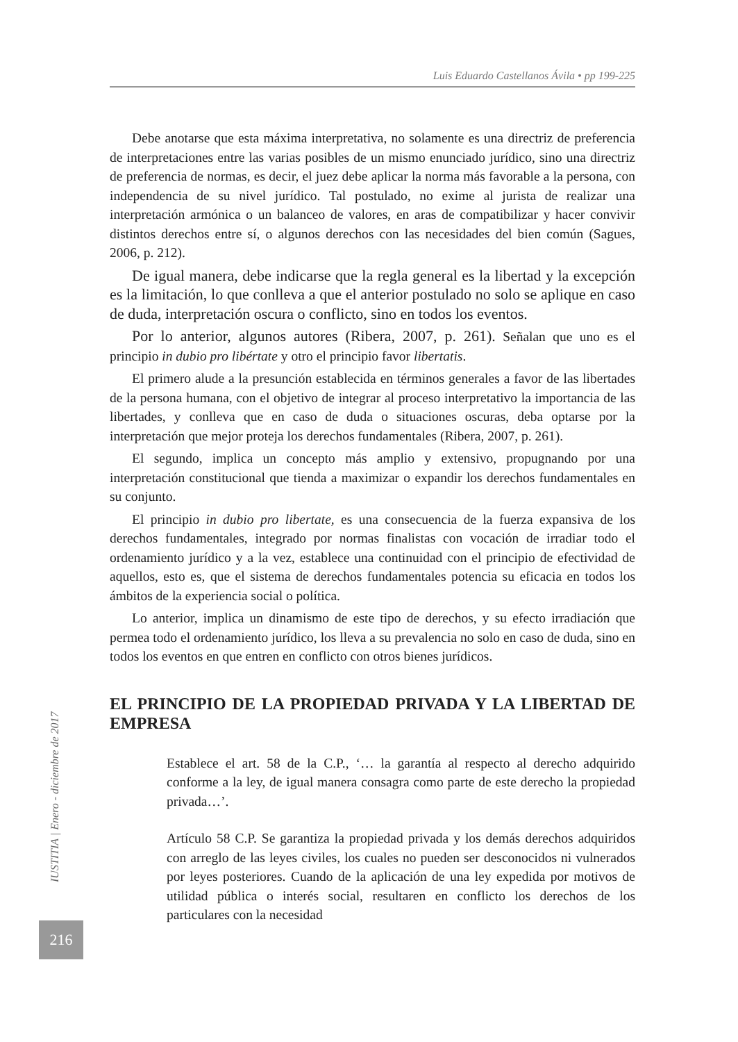Luis Eduardo Castellanos Ávila • pp 199-225
IUSTITIA | Enero - diciembre de 2017
216
Debe anotarse que esta máxima interpretativa, no solamente es una directriz de preferencia de interpretaciones entre las varias posibles de un mismo enunciado jurídico, sino una directriz de preferencia de normas, es decir, el juez debe aplicar la norma más favorable a la persona, con independencia de su nivel jurídico. Tal postulado, no exime al jurista de realizar una interpretación armónica o un balanceo de valores, en aras de compatibilizar y hacer convivir distintos derechos entre sí, o algunos derechos con las necesidades del bien común (Sagues, 2006, p. 212).
De igual manera, debe indicarse que la regla general es la libertad y la excepción es la limitación, lo que conlleva a que el anterior postulado no solo se aplique en caso de duda, interpretación oscura o conflicto, sino en todos los eventos.
Por lo anterior, algunos autores (Ribera, 2007, p. 261). Señalan que uno es el principio in dubio pro libértate y otro el principio favor libertatis.
El primero alude a la presunción establecida en términos generales a favor de las libertades de la persona humana, con el objetivo de integrar al proceso interpretativo la importancia de las libertades, y conlleva que en caso de duda o situaciones oscuras, deba optarse por la interpretación que mejor proteja los derechos fundamentales (Ribera, 2007, p. 261).
El segundo, implica un concepto más amplio y extensivo, propugnando por una interpretación constitucional que tienda a maximizar o expandir los derechos fundamentales en su conjunto.
El principio in dubio pro libertate, es una consecuencia de la fuerza expansiva de los derechos fundamentales, integrado por normas finalistas con vocación de irradiar todo el ordenamiento jurídico y a la vez, establece una continuidad con el principio de efectividad de aquellos, esto es, que el sistema de derechos fundamentales potencia su eficacia en todos los ámbitos de la experiencia social o política.
Lo anterior, implica un dinamismo de este tipo de derechos, y su efecto irradiación que permea todo el ordenamiento jurídico, los lleva a su prevalencia no solo en caso de duda, sino en todos los eventos en que entren en conflicto con otros bienes jurídicos.
EL PRINCIPIO DE LA PROPIEDAD PRIVADA Y LA LIBERTAD DE EMPRESA
Establece el art. 58 de la C.P., ‘… la garantía al respecto al derecho adquirido conforme a la ley, de igual manera consagra como parte de este derecho la propiedad privada…’.
Artículo 58 C.P. Se garantiza la propiedad privada y los demás derechos adquiridos con arreglo de las leyes civiles, los cuales no pueden ser desconocidos ni vulnerados por leyes posteriores. Cuando de la aplicación de una ley expedida por motivos de utilidad pública o interés social, resultaren en conflicto los derechos de los particulares con la necesidad